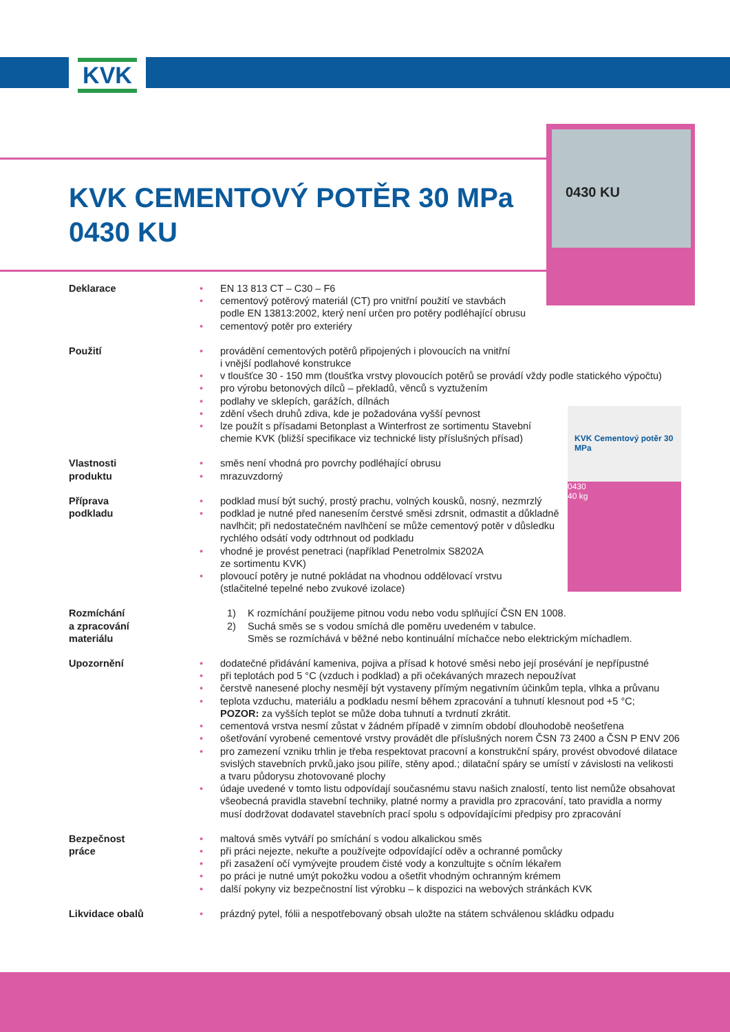KVK
0430 KU
KVK CEMENTOVÝ POTĚR 30 MPa
0430 KU
KVK Cementový potěr 30 MPa
0430
40 kg
Deklarace EN 13 813 CT – C30 – F6
cementový potěrový materiál (CT) pro vnitřní použití ve stavbách
podle EN 13813:2002, který není určen pro potěry podléhající obrusu
cementový potěr pro exteriéry
Použití provádění cementových potěrů připojených i plovoucích na vnitřní
i vnější podlahové konstrukce
v tloušťce 30 - 150 mm (tloušťka vrstvy plovoucích potěrů se provádí vždy podle statického výpočtu)
pro výrobu betonových dílců – překladů, věnců s vyztužením
podlahy ve sklepích, garážích, dílnách
zdění všech druhů zdiva, kde je požadována vyšší pevnost
lze použít s přísadami Betonplast a Winterfrost ze sortimentu Stavební
chemie KVK (bližší specifikace viz technické listy příslušných přísad)
Vlastnosti
produktu
směs není vhodná pro povrchy podléhající obrusu
mrazuvzdorný
Příprava
podkladu
podklad musí být suchý, prostý prachu, volných kousků, nosný, nezmrzlý
podklad je nutné před nanesením čerstvé směsi zdrsnit, odmastit a důkladně
navlhčit; při nedostatečném navlhčení se může cementový potěr v důsledku
rychlého odsátí vody odtrhnout od podkladu
vhodné je provést penetraci (například Penetrolmix S8202A
ze sortimentu KVK)
plovoucí potěry je nutné pokládat na vhodnou oddělovací vrstvu
(stlačitelné tepelné nebo zvukové izolace)
Rozmíchání
a zpracování
materiálu
1) K rozmíchání použijeme pitnou vodu nebo vodu splňující ČSN EN 1008.
2) Suchá směs se s vodou smíchá dle poměru uvedeném v tabulce.
Směs se rozmíchává v běžné nebo kontinuální míchačce nebo elektrickým míchadlem.
Upozornění dodatečné přidávání kameniva, pojiva a přísad k hotové směsi nebo její prosévání je nepřípustné
při teplotách pod 5 °C (vzduch i podklad) a při očekávaných mrazech nepoužívat
čerstvě nanesené plochy nesmějí být vystaveny přímým negativním účinkům tepla, vlhka a průvanu
teplota vzduchu, materiálu a podkladu nesmí během zpracování a tuhnutí klesnout pod +5 °C;
POZOR: za vyšších teplot se může doba tuhnutí a tvrdnutí zkrátit.
cementová vrstva nesmí zůstat v žádném případě v zimním období dlouhodobě neošetřena
ošetřování vyrobené cementové vrstvy provádět dle příslušných norem ČSN 73 2400 a ČSN P ENV 206
pro zamezení vzniku trhlin je třeba respektovat pracovní a konstrukční spáry, provést obvodové dilatace svislých stavebních prvků,jako jsou pilíře, stěny apod.; dilatační spáry se umístí v závislosti na velikosti a tvaru půdorysu zhotovované plochy
údaje uvedené v tomto listu odpovídají současnému stavu našich znalostí, tento list nemůže obsahovat všeobecná pravidla stavební techniky, platné normy a pravidla pro zpracování, tato pravidla a normy musí dodržovat dodavatel stavebních prací spolu s odpovídajícími předpisy pro zpracování
Bezpečnost
práce
maltová směs vytváří po smíchání s vodou alkalickou směs
při práci nejezte, nekuřte a používejte odpovídající oděv a ochranné pomůcky
při zasažení očí vymývejte proudem čisté vody a konzultujte s očním lékařem
po práci je nutné umýt pokožku vodou a ošetřit vhodným ochranným krémem
další pokyny viz bezpečnostní list výrobku – k dispozici na webových stránkách KVK
Likvidace obalů prázdný pytel, fólii a nespotřebovaný obsah uložte na státem schválenou skládku odpadu